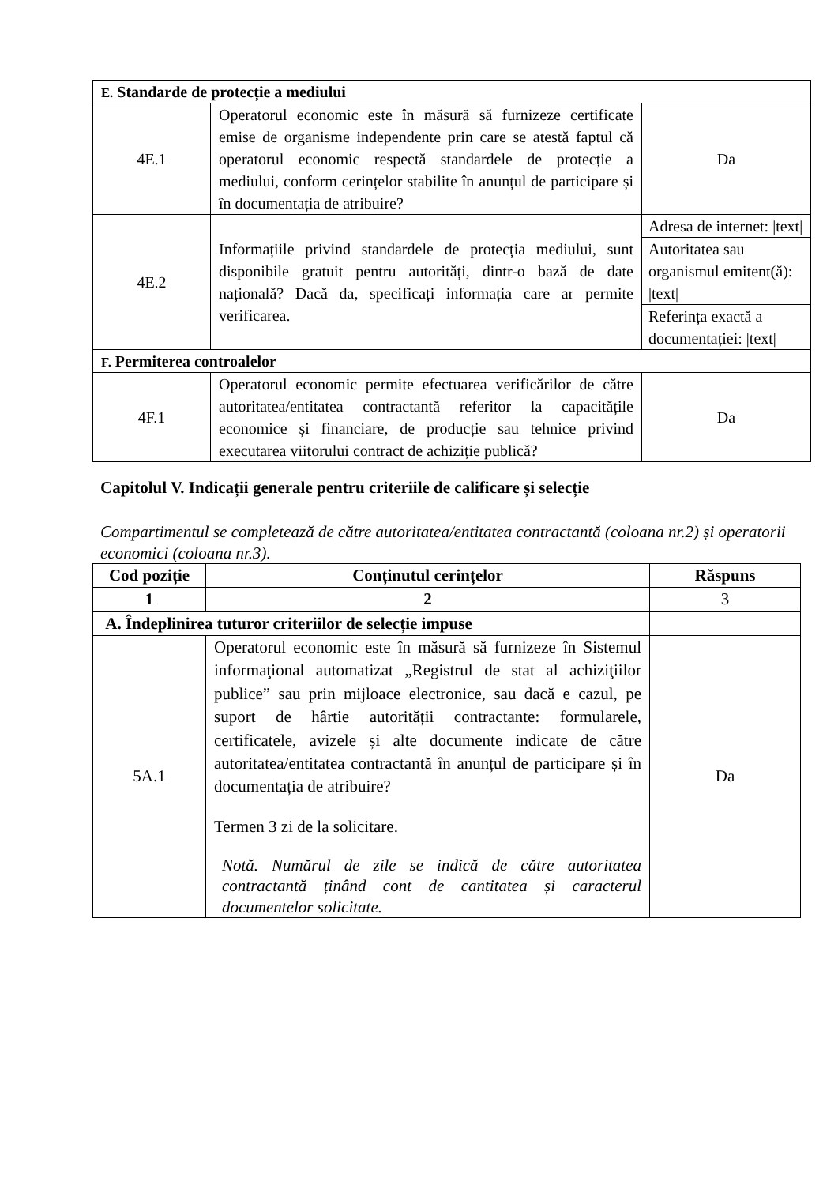| E. Standarde de protecție a mediului | | |
| 4E.1 | Operatorul economic este în măsură să furnizeze certificate emise de organisme independente prin care se atestă faptul că operatorul economic respectă standardele de protecție a mediului, conform cerințelor stabilite în anunțul de participare și în documentația de atribuire? | Da |
| 4E.2 | Informațiile privind standardele de protecția mediului, sunt disponibile gratuit pentru autorități, dintr-o bază de date națională? Dacă da, specificați informația care ar permite verificarea. | Adresa de internet: /text/ |
| | | Autoritatea sau organismul emitent(ă): /text/ |
| | | Referința exactă a documentației: /text/ |
| F. Permiterea controalelor | | |
| 4F.1 | Operatorul economic permite efectuarea verificărilor de către autoritatea/entitatea contractantă referitor la capacitățile economice și financiare, de producție sau tehnice privind executarea viitorului contract de achiziție publică? | Da |
Capitolul V. Indicații generale pentru criteriile de calificare și selecție
Compartimentul se completează de către autoritatea/entitatea contractantă (coloana nr.2) și operatorii economici (coloana nr.3).
| Cod poziție | Conținutul cerințelor | Răspuns |
| --- | --- | --- |
| 1 | 2 | 3 |
| A. Îndeplinirea tuturor criteriilor de selecție impuse | | |
| 5A.1 | Operatorul economic este în măsură să furnizeze în Sistemul informaţional automatizat „Registrul de stat al achiziţiilor publice” sau prin mijloace electronice, sau dacă e cazul, pe suport de hârtie autorității contractante: formularele, certificatele, avizele și alte documente indicate de către autoritatea/entitatea contractantă în anunțul de participare și în documentația de atribuire? Termen 3 zi de la solicitare. Notă. Numărul de zile se indică de către autoritatea contractantă ținând cont de cantitatea și caracterul documentelor solicitate. | Da |